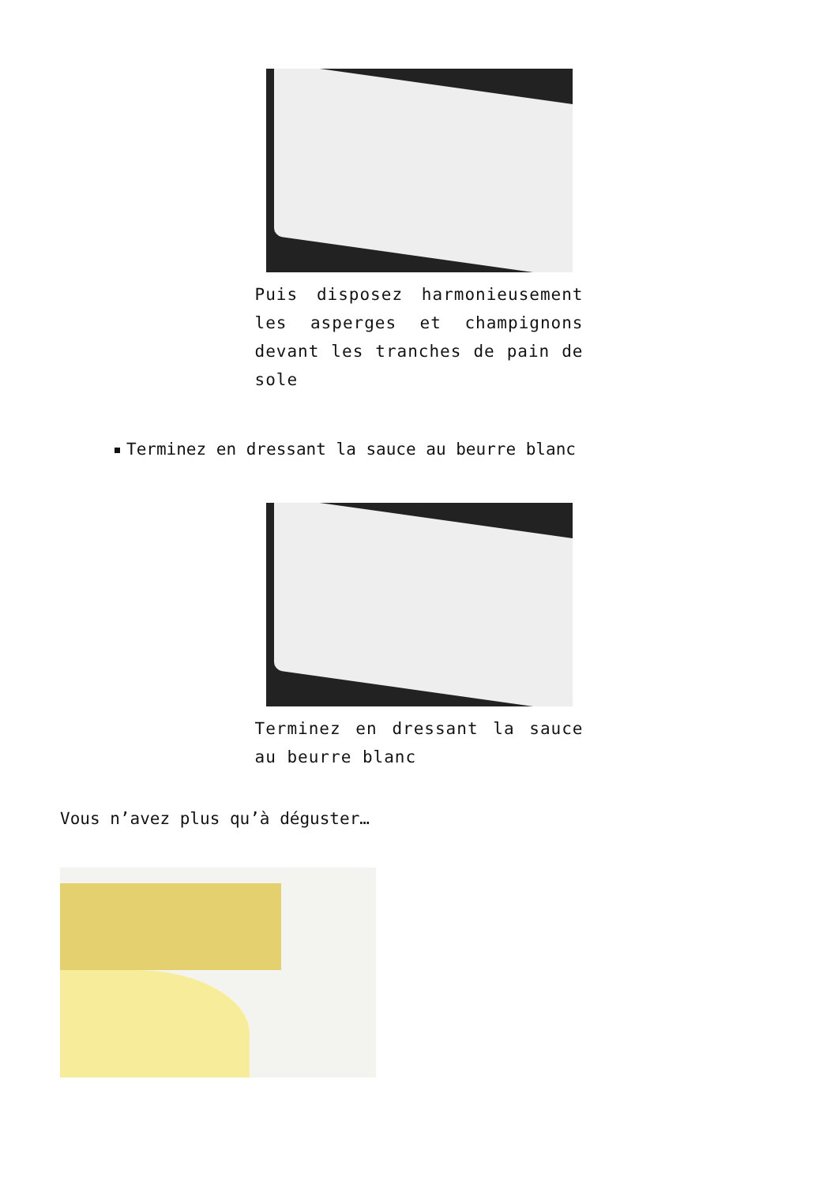Puis disposez harmonieusement les asperges et champignons devant les tranches de pain de sole
Terminez en dressant la sauce au beurre blanc
Terminez en dressant la sauce au beurre blanc
Vous n’avez plus qu’à déguster…